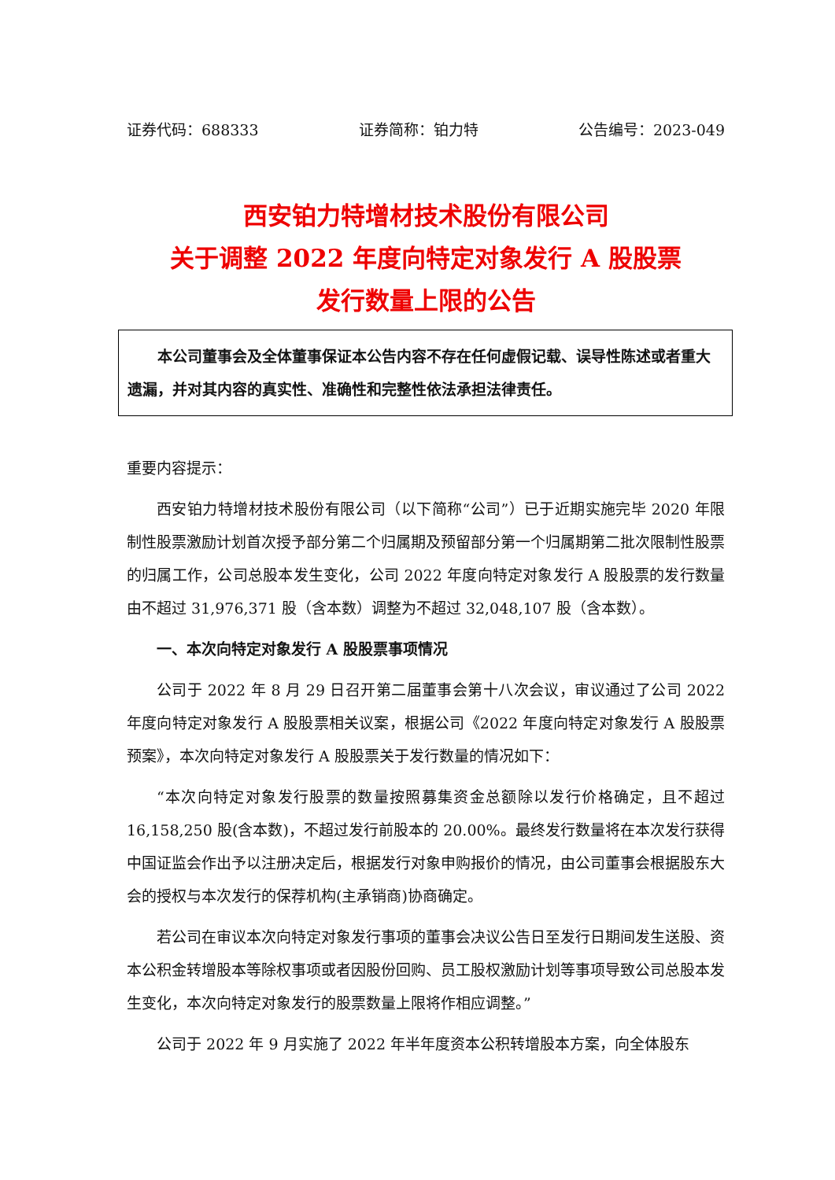证券代码：688333 证券简称：铂力特 公告编号：2023-049
西安铂力特增材技术股份有限公司
关于调整 2022 年度向特定对象发行 A 股股票
发行数量上限的公告
本公司董事会及全体董事保证本公告内容不存在任何虚假记载、误导性陈述或者重大遗漏，并对其内容的真实性、准确性和完整性依法承担法律责任。
重要内容提示：
西安铂力特增材技术股份有限公司（以下简称“公司”）已于近期实施完毕 2020 年限制性股票激励计划首次授予部分第二个归属期及预留部分第一个归属期第二批次限制性股票的归属工作，公司总股本发生变化，公司 2022 年度向特定对象发行 A 股股票的发行数量由不超过 31,976,371 股（含本数）调整为不超过 32,048,107 股（含本数）。
一、本次向特定对象发行 A 股股票事项情况
公司于 2022 年 8 月 29 日召开第二届董事会第十八次会议，审议通过了公司 2022 年度向特定对象发行 A 股股票相关议案，根据公司《2022 年度向特定对象发行 A 股股票预案》，本次向特定对象发行 A 股股票关于发行数量的情况如下：
“本次向特定对象发行股票的数量按照募集资金总额除以发行价格确定，且不超过 16,158,250 股(含本数)，不超过发行前股本的 20.00%。最终发行数量将在本次发行获得中国证监会作出予以注册决定后，根据发行对象申购报价的情况，由公司董事会根据股东大会的授权与本次发行的保荐机构(主承销商)协商确定。
若公司在审议本次向特定对象发行事项的董事会决议公告日至发行日期间发生送股、资本公积金转增股本等除权事项或者因股份回购、员工股权激励计划等事项导致公司总股本发生变化，本次向特定对象发行的股票数量上限将作相应调整。”
公司于 2022 年 9 月实施了 2022 年半年度资本公积转增股本方案，向全体股东